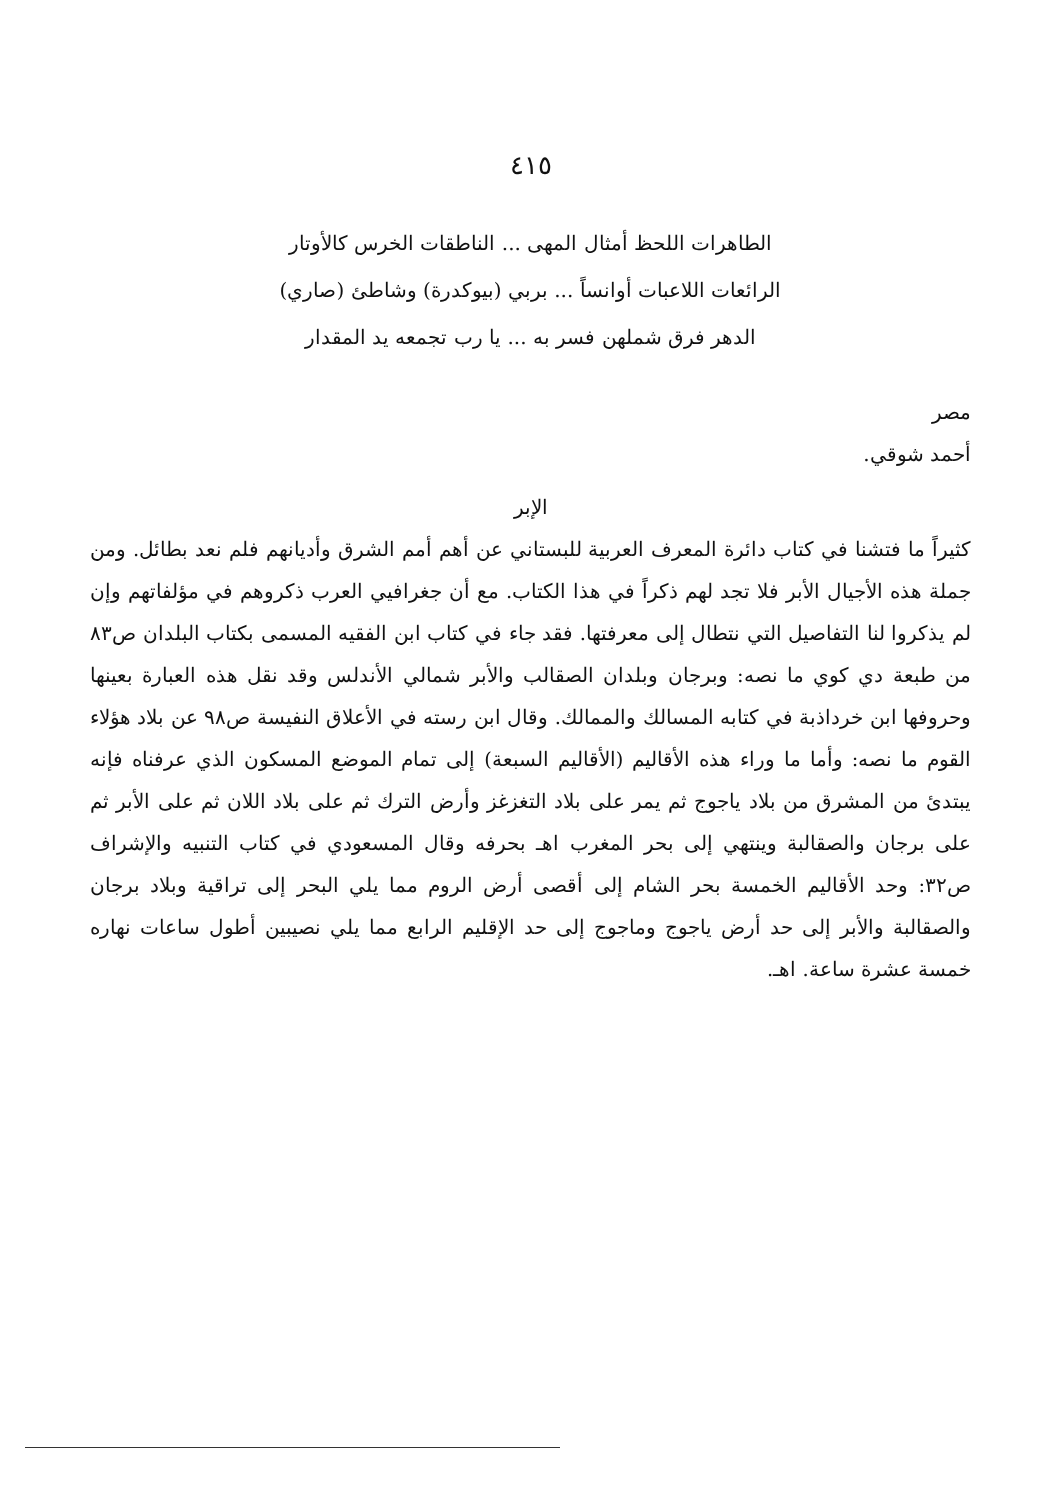٤١٥
الطاهرات اللحظ أمثال المهى ... الناطقات الخرس كالأوتار
الرائعات اللاعبات أوانساً ... بربي (بيوكدرة) وشاطئ (صاري)
الدهر فرق شملهن فسر به ... يا رب تجمعه يد المقدار
مصر
أحمد شوقي.
الإبر
كثيراً ما فتشنا في كتاب دائرة المعرف العربية للبستاني عن أهم أمم الشرق وأديانهم فلم نعد بطائل. ومن جملة هذه الأجيال الأبر فلا تجد لهم ذكراً في هذا الكتاب. مع أن جغرافيي العرب ذكروهم في مؤلفاتهم وإن لم يذكروا لنا التفاصيل التي نتطال إلى معرفتها. فقد جاء في كتاب ابن الفقيه المسمى بكتاب البلدان ص٨٣ من طبعة دي كوي ما نصه: وبرجان وبلدان الصقالب والأبر شمالي الأندلس وقد نقل هذه العبارة بعينها وحروفها ابن خرداذبة في كتابه المسالك والممالك. وقال ابن رسته في الأعلاق النفيسة ص٩٨ عن بلاد هؤلاء القوم ما نصه: وأما ما وراء هذه الأقاليم (الأقاليم السبعة) إلى تمام الموضع المسكون الذي عرفناه فإنه يبتدئ من المشرق من بلاد ياجوج ثم يمر على بلاد التغزغز وأرض الترك ثم على بلاد اللان ثم على الأبر ثم على برجان والصقالبة وينتهي إلى بحر المغرب اهـ بحرفه وقال المسعودي في كتاب التنبيه والإشراف ص٣٢: وحد الأقاليم الخمسة بحر الشام إلى أقصى أرض الروم مما يلي البحر إلى تراقية وبلاد برجان والصقالبة والأبر إلى حد أرض ياجوج وماجوج إلى حد الإقليم الرابع مما يلي نصيبين أطول ساعات نهاره خمسة عشرة ساعة. اهـ.